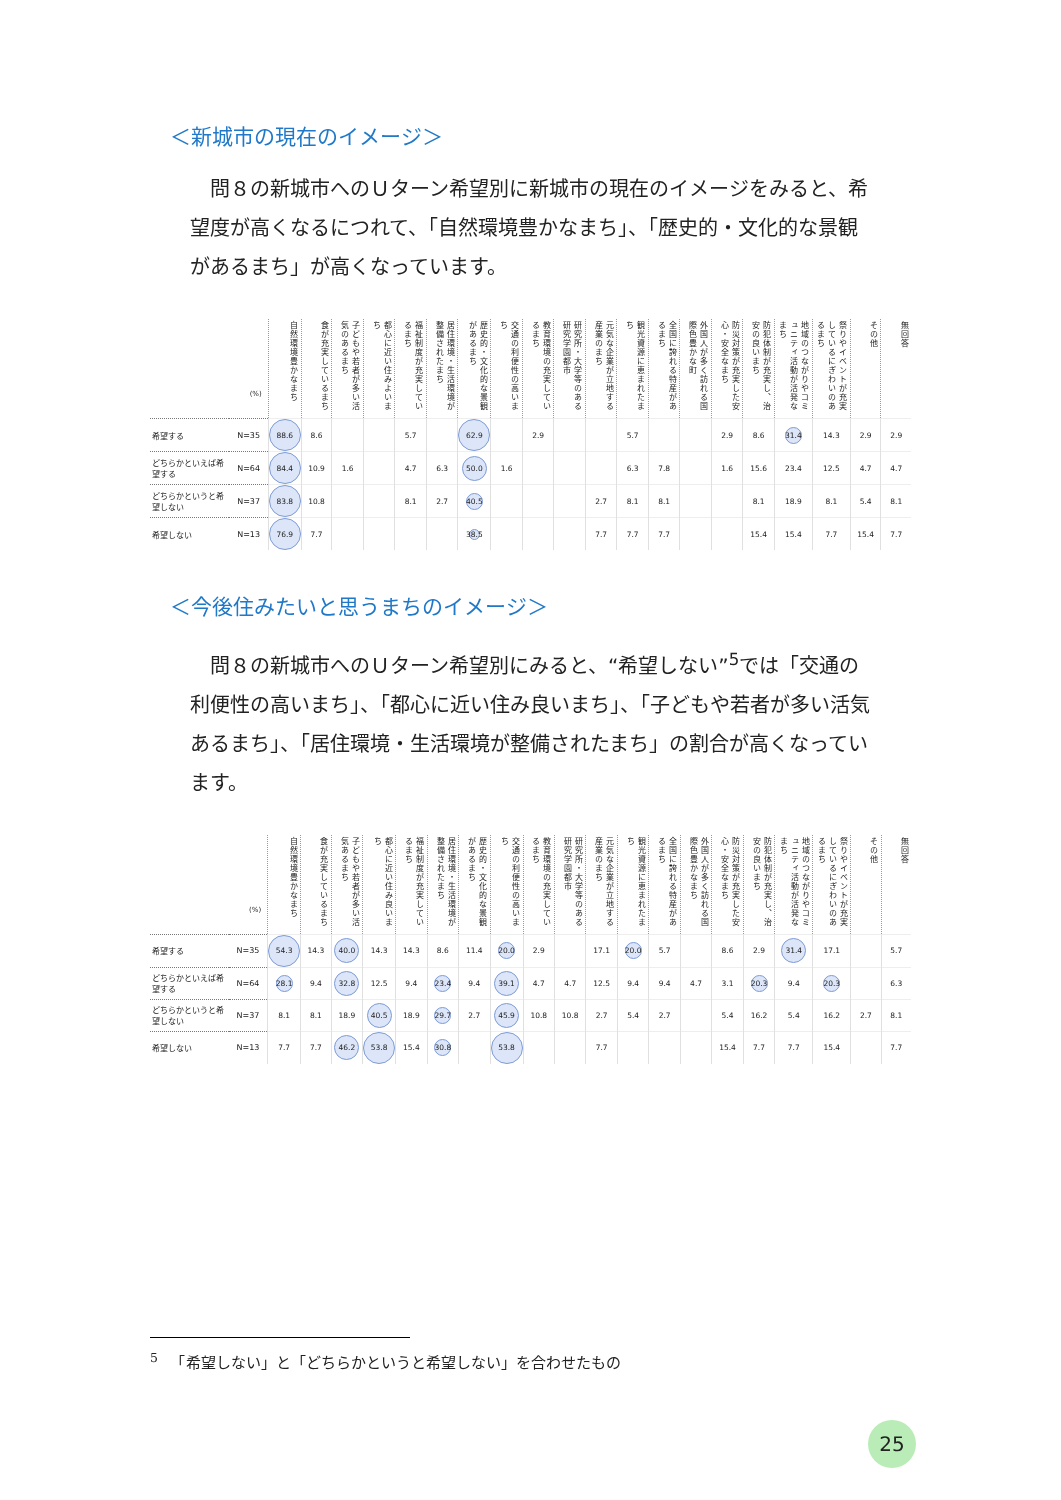＜新城市の現在のイメージ＞
問８の新城市へのＵターン希望別に新城市の現在のイメージをみると、希望度が高くなるにつれて、「自然環境豊かなまち」、「歴史的・文化的な景観があるまち」が高くなっています。
| (%) | | 自然環境豊かなまち | 食が充実しているまち | 子どもや若者が多い活気のあるまち | 都心に近い住みよいまち | 福祉制度が充実しているまち | 居住環境・生活環境が整備されたまち | 歴史的・文化的な景観があるまち | 交通の利便性の高いまち | 教育環境の充実しているまち | 研究所・大学等のある研究学園都市 | 元気な企業が立地する産業のまち | 観光資源に恵まれたまち | 全国に誇れる特産があるまち | 外国人が多く訪れる国際色豊かな町 | 防災対策が充実した安心・安全なまち | 防犯体制が充実し、治安の良いまち | 地域のつながりやコミュニティ活動が活発なまち | 祭りやイベントが充実しているにぎわいのあるまち | その他 | 無回答 |
| --- | --- | --- | --- | --- | --- | --- | --- | --- | --- | --- | --- | --- | --- | --- | --- | --- | --- | --- | --- | --- | --- |
| 希望する | N=35 | 88.6 | 8.6 | | | 5.7 | | 62.9 | | 2.9 | | | 5.7 | | | 2.9 | 8.6 | 31.4 | 14.3 | 2.9 | 2.9 |
| どちらかといえば希望する | N=64 | 84.4 | 10.9 | 1.6 | | 4.7 | 6.3 | 50.0 | 1.6 | | | | 6.3 | 7.8 | | 1.6 | 15.6 | 23.4 | 12.5 | 4.7 | 4.7 |
| どちらかというと希望しない | N=37 | 83.8 | 10.8 | | | 8.1 | 2.7 | 40.5 | | | | 2.7 | 8.1 | 8.1 | | | 8.1 | 18.9 | 8.1 | 5.4 | 8.1 |
| 希望しない | N=13 | 76.9 | 7.7 | | | | | 38.5 | | | | 7.7 | 7.7 | 7.7 | | | 15.4 | 15.4 | 7.7 | 15.4 | 7.7 |
＜今後住みたいと思うまちのイメージ＞
問８の新城市へのＵターン希望別にみると、“希望しない”<sup>5</sup>では「交通の利便性の高いまち」、「都心に近い住み良いまち」、「子どもや若者が多い活気あるまち」、「居住環境・生活環境が整備されたまち」の割合が高くなっています。
| (%) | | 自然環境豊かなまち | 食が充実しているまち | 子どもや若者が多い活気あるまち | 都心に近い住み良いまち | 福祉制度が充実しているまち | 居住環境・生活環境が整備されたまち | 歴史的・文化的な景観があるまち | 交通の利便性の高いまち | 教育環境の充実しているまち | 研究所・大学等のある研究学園都市 | 元気な企業が立地する産業のまち | 観光資源に恵まれたまち | 全国に誇れる特産があるまち | 外国人が多く訪れる国際色豊かなまち | 防災対策が充実した安心・安全なまち | 防犯体制が充実し、治安の良いまち | 地域のつながりやコミュニティ活動が活発なまち | 祭りやイベントが充実しているにぎわいのあるまち | その他 | 無回答 |
| --- | --- | --- | --- | --- | --- | --- | --- | --- | --- | --- | --- | --- | --- | --- | --- | --- | --- | --- | --- | --- | --- |
| 希望する | N=35 | 54.3 | 14.3 | 40.0 | 14.3 | 14.3 | 8.6 | 11.4 | 20.0 | 2.9 | | 17.1 | 20.0 | 5.7 | | 8.6 | 2.9 | 31.4 | 17.1 | | 5.7 |
| どちらかといえば希望する | N=64 | 28.1 | 9.4 | 32.8 | 12.5 | 9.4 | 23.4 | 9.4 | 39.1 | 4.7 | 4.7 | 12.5 | 9.4 | 9.4 | 4.7 | 3.1 | 20.3 | 9.4 | 20.3 | | 6.3 |
| どちらかというと希望しない | N=37 | 8.1 | 8.1 | 18.9 | 40.5 | 18.9 | 29.7 | 2.7 | 45.9 | 10.8 | 10.8 | 2.7 | 5.4 | 2.7 | | 5.4 | 16.2 | 5.4 | 16.2 | 2.7 | 8.1 |
| 希望しない | N=13 | 7.7 | 7.7 | 46.2 | 53.8 | 15.4 | 30.8 | | 53.8 | | | 7.7 | | | | 15.4 | 7.7 | 7.7 | 15.4 | | 7.7 |
<sup>5</sup> 　「希望しない」と「どちらかというと希望しない」を合わせたもの
25